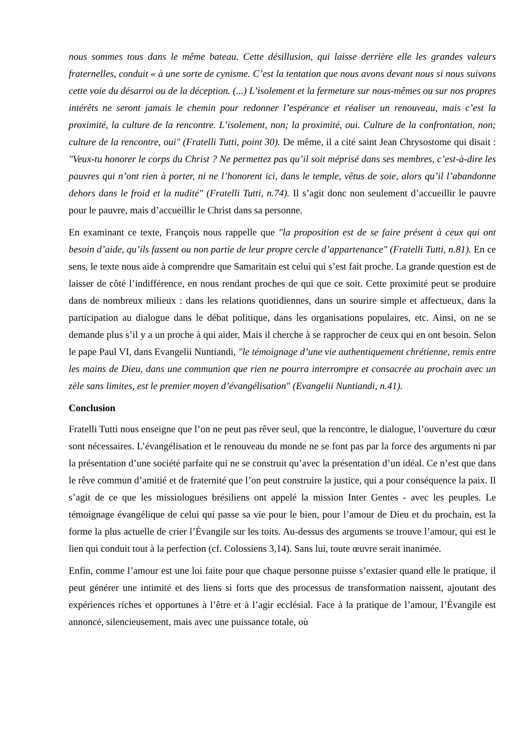nous sommes tous dans le même bateau. Cette désillusion, qui laisse derrière elle les grandes valeurs fraternelles, conduit « à une sorte de cynisme. C’est la tentation que nous avons devant nous si nous suivons cette voie du désarroi ou de la déception. (...) L’isolement et la fermeture sur nous-mêmes ou sur nos propres intérêts ne seront jamais le chemin pour redonner l’espérance et réaliser un renouveau, mais c’est la proximité, la culture de la rencontre. L’isolement, non; la proximité, oui. Culture de la confrontation, non; culture de la rencontre, oui" (Fratelli Tutti, point 30). De même, il a cité saint Jean Chrysostome qui disait : "Veux-tu honorer le corps du Christ ? Ne permettez pas qu’il soit méprisé dans ses membres, c’est-à-dire les pauvres qui n’ont rien à porter, ni ne l’honorent ici, dans le temple, vêtus de soie, alors qu’il l’abandonne dehors dans le froid et la nudité" (Fratelli Tutti, n.74). Il s’agit donc non seulement d’accueillir le pauvre pour le pauvre, mais d’accueillir le Christ dans sa personne.
En examinant ce texte, François nous rappelle que "la proposition est de se faire présent à ceux qui ont besoin d’aide, qu’ils fassent ou non partie de leur propre cercle d’appartenance" (Fratelli Tutti, n.81). En ce sens, le texte nous aide à comprendre que Samaritain est celui qui s’est fait proche. La grande question est de laisser de côté l’indifférence, en nous rendant proches de qui que ce soit. Cette proximité peut se produire dans de nombreux milieux : dans les relations quotidiennes, dans un sourire simple et affectueux, dans la participation au dialogue dans le débat politique, dans les organisations populaires, etc. Ainsi, on ne se demande plus s’il y a un proche à qui aider, Mais il cherche à se rapprocher de ceux qui en ont besoin. Selon le pape Paul VI, dans Evangelii Nuntiandi, "le témoignage d’une vie authentiquement chrétienne, remis entre les mains de Dieu, dans une communion que rien ne pourra interrompre et consacrée au prochain avec un zèle sans limites, est le premier moyen d’évangélisation" (Evangelii Nuntiandi, n.41).
Conclusion
Fratelli Tutti nous enseigne que l’on ne peut pas rêver seul, que la rencontre, le dialogue, l’ouverture du cœur sont nécessaires. L’évangélisation et le renouveau du monde ne se font pas par la force des arguments ni par la présentation d’une société parfaite qui ne se construit qu’avec la présentation d’un idéal. Ce n’est que dans le rêve commun d’amitié et de fraternité que l’on peut construire la justice, qui a pour conséquence la paix. Il s’agit de ce que les missiologues brésiliens ont appelé la mission Inter Gentes - avec les peuples. Le témoignage évangélique de celui qui passe sa vie pour le bien, pour l’amour de Dieu et du prochain, est la forme la plus actuelle de crier l’Évangile sur les toits. Au-dessus des arguments se trouve l’amour, qui est le lien qui conduit tout à la perfection (cf. Colossiens 3,14). Sans lui, toute œuvre serait inanimée.
Enfin, comme l’amour est une loi faite pour que chaque personne puisse s’extasier quand elle le pratique, il peut générer une intimité et des liens si forts que des processus de transformation naissent, ajoutant des expériences riches et opportunes à l’être et à l’agir ecclésial. Face à la pratique de l’amour, l’Évangile est annoncé, silencieusement, mais avec une puissance totale, où